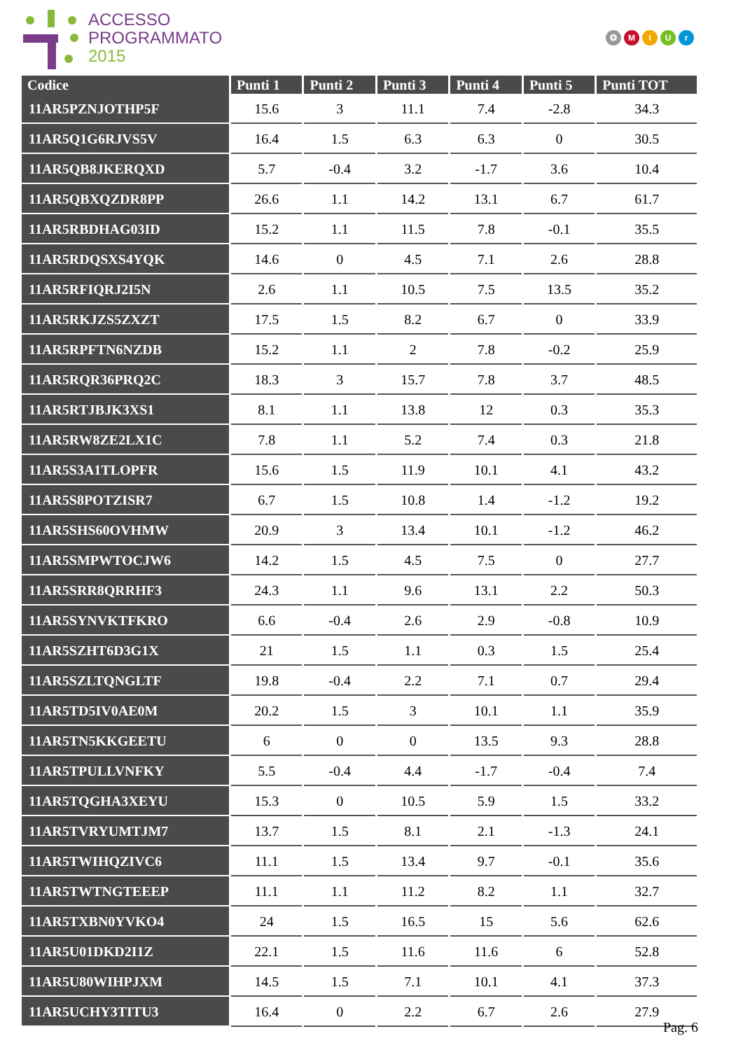ACCESSO
PROGRAMMATO
2015
✪ MIUr
| Codice | Punti 1 | Punti 2 | Punti 3 | Punti 4 | Punti 5 | Punti TOT |
| --- | --- | --- | --- | --- | --- | --- |
| 11AR5PZNJOTHP5F | 15.6 | 3 | 11.1 | 7.4 | -2.8 | 34.3 |
| 11AR5Q1G6RJVS5V | 16.4 | 1.5 | 6.3 | 6.3 | 0 | 30.5 |
| 11AR5QB8JKERQXD | 5.7 | -0.4 | 3.2 | -1.7 | 3.6 | 10.4 |
| 11AR5QBXQZDR8PP | 26.6 | 1.1 | 14.2 | 13.1 | 6.7 | 61.7 |
| 11AR5RBDHAG03ID | 15.2 | 1.1 | 11.5 | 7.8 | -0.1 | 35.5 |
| 11AR5RDQSXS4YQK | 14.6 | 0 | 4.5 | 7.1 | 2.6 | 28.8 |
| 11AR5RFIQRJ2I5N | 2.6 | 1.1 | 10.5 | 7.5 | 13.5 | 35.2 |
| 11AR5RKJZS5ZXZT | 17.5 | 1.5 | 8.2 | 6.7 | 0 | 33.9 |
| 11AR5RPFTN6NZDB | 15.2 | 1.1 | 2 | 7.8 | -0.2 | 25.9 |
| 11AR5RQR36PRQ2C | 18.3 | 3 | 15.7 | 7.8 | 3.7 | 48.5 |
| 11AR5RTJBJK3XS1 | 8.1 | 1.1 | 13.8 | 12 | 0.3 | 35.3 |
| 11AR5RW8ZE2LX1C | 7.8 | 1.1 | 5.2 | 7.4 | 0.3 | 21.8 |
| 11AR5S3A1TLOPFR | 15.6 | 1.5 | 11.9 | 10.1 | 4.1 | 43.2 |
| 11AR5S8POTZISR7 | 6.7 | 1.5 | 10.8 | 1.4 | -1.2 | 19.2 |
| 11AR5SHS60OVHMW | 20.9 | 3 | 13.4 | 10.1 | -1.2 | 46.2 |
| 11AR5SMPWTOCJW6 | 14.2 | 1.5 | 4.5 | 7.5 | 0 | 27.7 |
| 11AR5SRR8QRRHF3 | 24.3 | 1.1 | 9.6 | 13.1 | 2.2 | 50.3 |
| 11AR5SYNVKTFKRO | 6.6 | -0.4 | 2.6 | 2.9 | -0.8 | 10.9 |
| 11AR5SZHT6D3G1X | 21 | 1.5 | 1.1 | 0.3 | 1.5 | 25.4 |
| 11AR5SZLTQNGLTF | 19.8 | -0.4 | 2.2 | 7.1 | 0.7 | 29.4 |
| 11AR5TD5IV0AE0M | 20.2 | 1.5 | 3 | 10.1 | 1.1 | 35.9 |
| 11AR5TN5KKGEETU | 6 | 0 | 0 | 13.5 | 9.3 | 28.8 |
| 11AR5TPULLVNFKY | 5.5 | -0.4 | 4.4 | -1.7 | -0.4 | 7.4 |
| 11AR5TQGHA3XEYU | 15.3 | 0 | 10.5 | 5.9 | 1.5 | 33.2 |
| 11AR5TVRYUMTJM7 | 13.7 | 1.5 | 8.1 | 2.1 | -1.3 | 24.1 |
| 11AR5TWIHQZIVC6 | 11.1 | 1.5 | 13.4 | 9.7 | -0.1 | 35.6 |
| 11AR5TWTNGTEEEP | 11.1 | 1.1 | 11.2 | 8.2 | 1.1 | 32.7 |
| 11AR5TXBN0YVKO4 | 24 | 1.5 | 16.5 | 15 | 5.6 | 62.6 |
| 11AR5U01DKD2I1Z | 22.1 | 1.5 | 11.6 | 11.6 | 6 | 52.8 |
| 11AR5U80WIHPJXM | 14.5 | 1.5 | 7.1 | 10.1 | 4.1 | 37.3 |
| 11AR5UCHY3TITU3 | 16.4 | 0 | 2.2 | 6.7 | 2.6 | 27.9 |
Pag. 6